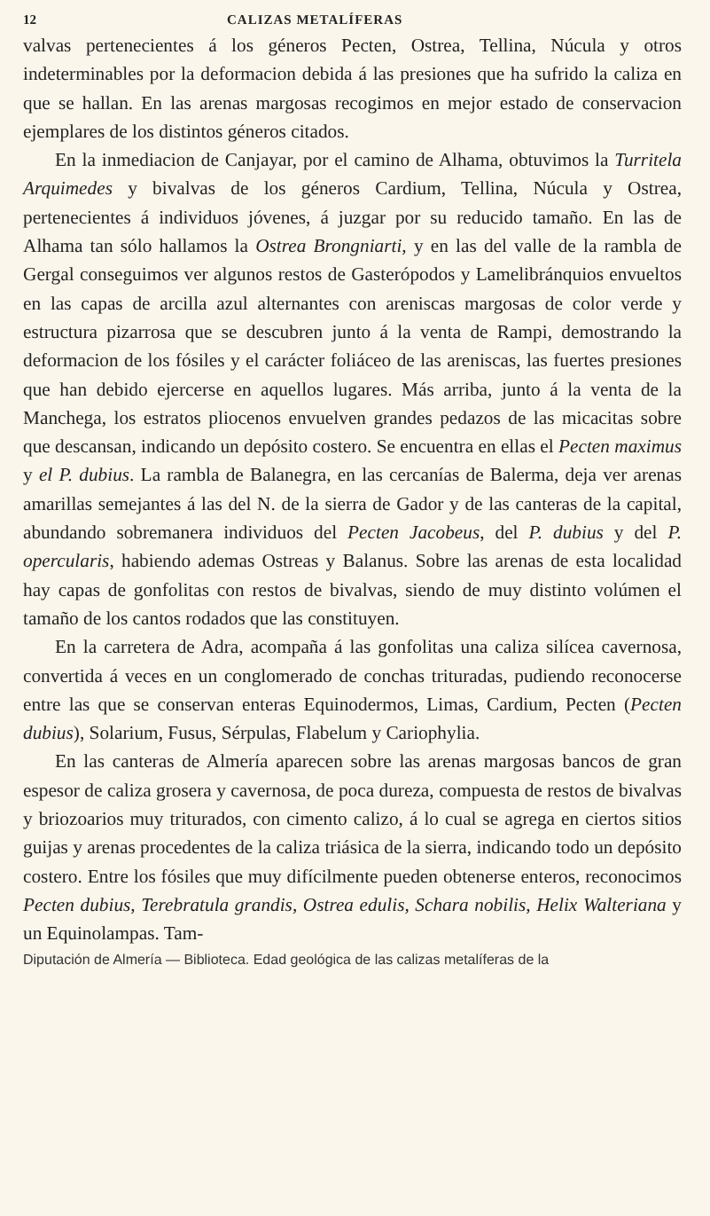12 CALIZAS METALÍFERAS
valvas pertenecientes á los géneros Pecten, Ostrea, Tellina, Núcula y otros indeterminables por la deformacion debida á las presiones que ha sufrido la caliza en que se hallan. En las arenas margosas recogimos en mejor estado de conservacion ejemplares de los distintos géneros citados.
En la inmediacion de Canjayar, por el camino de Alhama, obtuvimos la Turritela Arquimedes y bivalvas de los géneros Cardium, Tellina, Núcula y Ostrea, pertenecientes á individuos jóvenes, á juzgar por su reducido tamaño. En las de Alhama tan sólo hallamos la Ostrea Brongniarti, y en las del valle de la rambla de Gergal conseguimos ver algunos restos de Gasterópodos y Lamelibránquios envueltos en las capas de arcilla azul alternantes con areniscas margosas de color verde y estructura pizarrosa que se descubren junto á la venta de Rampi, demostrando la deformacion de los fósiles y el carácter foliáceo de las areniscas, las fuertes presiones que han debido ejercerse en aquellos lugares. Más arriba, junto á la venta de la Manchega, los estratos pliocenos envuelven grandes pedazos de las micacitas sobre que descansan, indicando un depósito costero. Se encuentra en ellas el Pecten maximus y el P. dubius. La rambla de Balanegra, en las cercanías de Balerma, deja ver arenas amarillas semejantes á las del N. de la sierra de Gador y de las canteras de la capital, abundando sobremanera individuos del Pecten Jacobeus, del P. dubius y del P. opercularis, habiendo ademas Ostreas y Balanus. Sobre las arenas de esta localidad hay capas de gonfolitas con restos de bivalvas, siendo de muy distinto volúmen el tamaño de los cantos rodados que las constituyen.
En la carretera de Adra, acompaña á las gonfolitas una caliza silícea cavernosa, convertida á veces en un conglomerado de conchas trituradas, pudiendo reconocerse entre las que se conservan enteras Equinodermos, Limas, Cardium, Pecten (Pecten dubius), Solarium, Fusus, Sérpulas, Flabelum y Cariophylia.
En las canteras de Almería aparecen sobre las arenas margosas bancos de gran espesor de caliza grosera y cavernosa, de poca dureza, compuesta de restos de bivalvas y briozoarios muy triturados, con cimento calizo, á lo cual se agrega en ciertos sitios guijas y arenas procedentes de la caliza triásica de la sierra, indicando todo un depósito costero. Entre los fósiles que muy difícilmente pueden obtenerse enteros, reconocimos Pecten dubius, Terebratula grandis, Ostrea edulis, Schara nobilis, Helix Walteriana y un Equinolampas. Tam-
Diputación de Almería — Biblioteca. Edad geológica de las calizas metalíferas de la